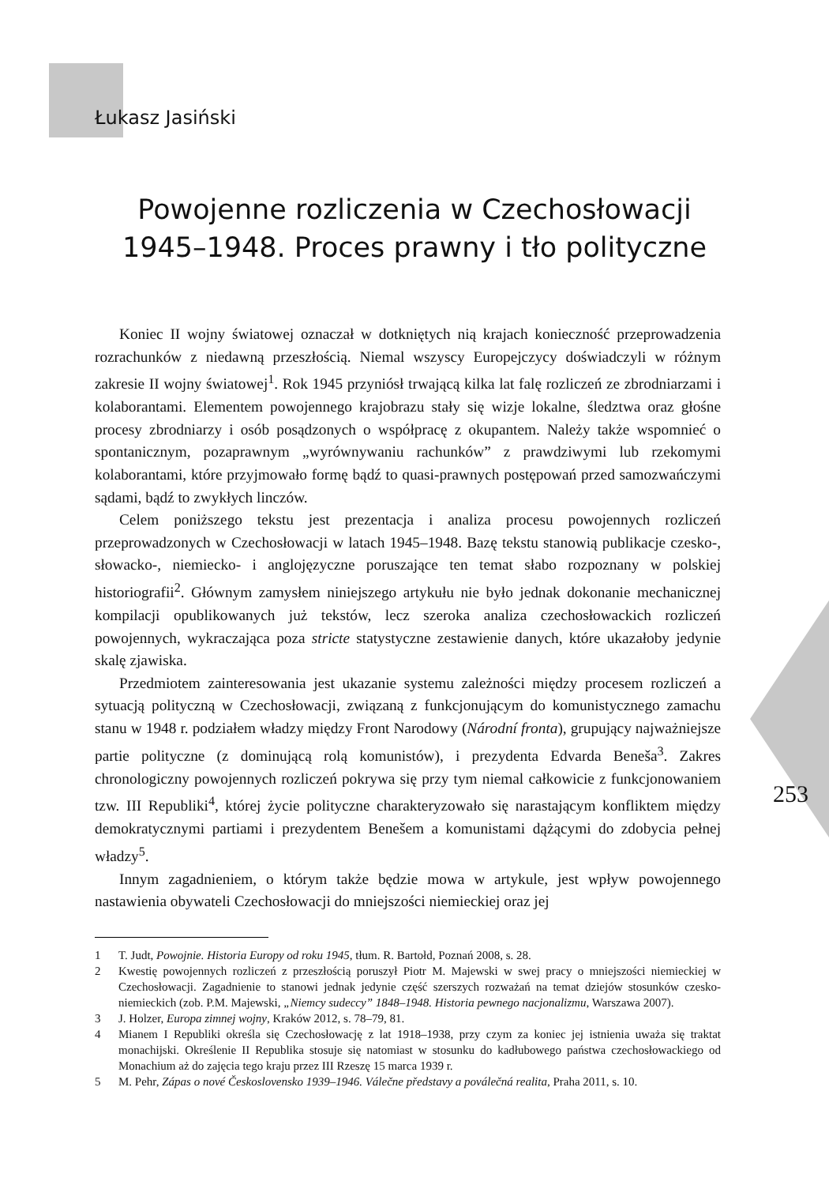Łukasz Jasiński
Powojenne rozliczenia w Czechosłowacji
1945–1948. Proces prawny i tło polityczne
Koniec II wojny światowej oznaczał w dotkniętych nią krajach konieczność przeprowadzenia rozrachunków z niedawną przeszłością. Niemal wszyscy Europejczycy doświadczyli w różnym zakresie II wojny światowej<sup>1</sup>. Rok 1945 przyniósł trwającą kilka lat falę rozliczeń ze zbrodniarzami i kolaborantami. Elementem powojennego krajobrazu stały się wizje lokalne, śledztwa oraz głośne procesy zbrodniarzy i osób posądzonych o współpracę z okupantem. Należy także wspomnieć o spontanicznym, pozaprawnym „wyrównywaniu rachunków” z prawdziwymi lub rzekomymi kolaborantami, które przyjmowało formę bądź to quasi-prawnych postępowań przed samozwańczymi sądami, bądź to zwykłych linczów.
Celem poniższego tekstu jest prezentacja i analiza procesu powojennych rozliczeń przeprowadzonych w Czechosłowacji w latach 1945–1948. Bazę tekstu stanowią publikacje czesko-, słowacko-, niemiecko- i anglojęzyczne poruszające ten temat słabo rozpoznany w polskiej historiografii<sup>2</sup>. Głównym zamysłem niniejszego artykułu nie było jednak dokonanie mechanicznej kompilacji opublikowanych już tekstów, lecz szeroka analiza czechosłowackich rozliczeń powojennych, wykraczająca poza stricte statystyczne zestawienie danych, które ukazałoby jedynie skalę zjawiska.
Przedmiotem zainteresowania jest ukazanie systemu zależności między procesem rozliczeń a sytuacją polityczną w Czechosłowacji, związaną z funkcjonującym do komunistycznego zamachu stanu w 1948 r. podziałem władzy między Front Narodowy (Národní fronta), grupujący najważniejsze partie polityczne (z dominującą rolą komunistów), i prezydenta Edvarda Beneša<sup>3</sup>. Zakres chronologiczny powojennych rozliczeń pokrywa się przy tym niemal całkowicie z funkcjonowaniem tzw. III Republiki<sup>4</sup>, której życie polityczne charakteryzowało się narastającym konfliktem między demokratycznymi partiami i prezydentem Benešem a komunistami dążącymi do zdobycia pełnej władzy<sup>5</sup>.
Innym zagadnieniem, o którym także będzie mowa w artykule, jest wpływ powojennego nastawienia obywateli Czechosłowacji do mniejszości niemieckiej oraz jej
1 T. Judt, Powojnie. Historia Europy od roku 1945, tłum. R. Bartołd, Poznań 2008, s. 28.
2 Kwestię powojennych rozliczeń z przeszłością poruszył Piotr M. Majewski w swej pracy o mniejszości niemieckiej w Czechosłowacji. Zagadnienie to stanowi jednak jedynie część szerszych rozważań na temat dziejów stosunków czesko-niemieckich (zob. P.M. Majewski, „Niemcy sudeccy” 1848–1948. Historia pewnego nacjonalizmu, Warszawa 2007).
3 J. Holzer, Europa zimnej wojny, Kraków 2012, s. 78–79, 81.
4 Mianem I Republiki określa się Czechosłowację z lat 1918–1938, przy czym za koniec jej istnienia uważa się traktat monachijski. Określenie II Republika stosuje się natomiast w stosunku do kadłubowego państwa czechosłowackiego od Monachium aż do zajęcia tego kraju przez III Rzeszę 15 marca 1939 r.
5 M. Pehr, Zápas o nové Československo 1939–1946. Válečne představy a poválečná realita, Praha 2011, s. 10.
253